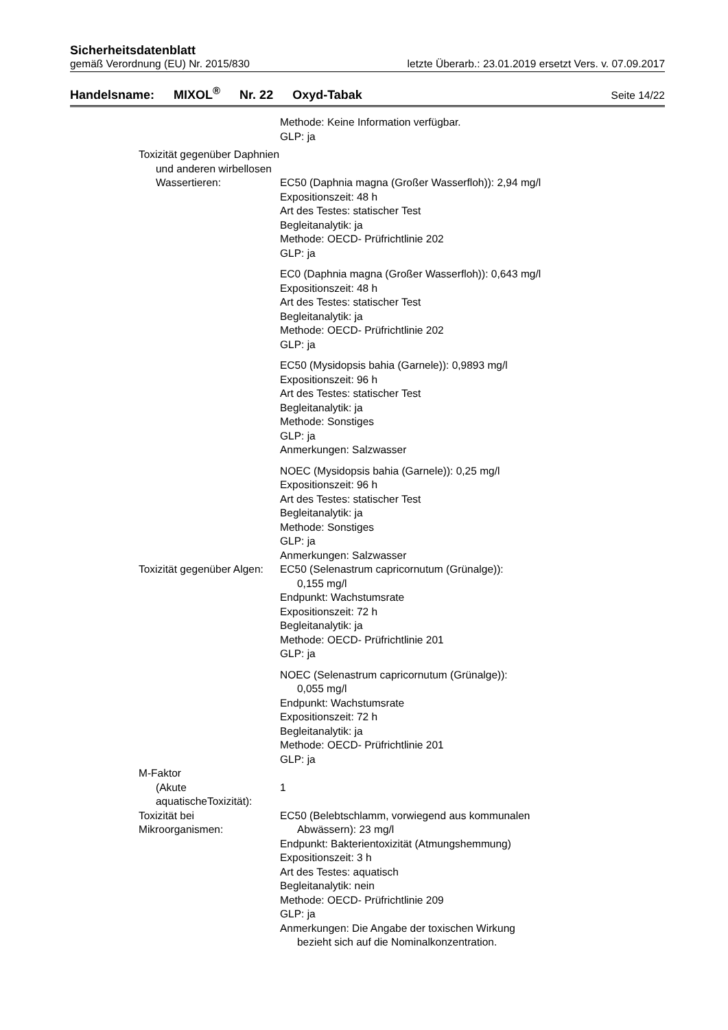Sicherheitsdatenblatt
gemäß Verordnung (EU) Nr. 2015/830 letzte Überarb.: 23.01.2019 ersetzt Vers. v. 07.09.2017
Handelsname: MIXOL<sup>®</sup> Nr. 22 Oxyd-Tabak Seite 14/22
Methode: Keine Information verfügbar.
GLP: ja
Toxizität gegenüber Daphnien
und anderen wirbellosen
Wassertieren:
EC50 (Daphnia magna (Großer Wasserfloh)): 2,94 mg/l
Expositionszeit: 48 h
Art des Testes: statischer Test
Begleitanalytik: ja
Methode: OECD- Prüfrichtlinie 202
GLP: ja
EC0 (Daphnia magna (Großer Wasserfloh)): 0,643 mg/l
Expositionszeit: 48 h
Art des Testes: statischer Test
Begleitanalytik: ja
Methode: OECD- Prüfrichtlinie 202
GLP: ja
EC50 (Mysidopsis bahia (Garnele)): 0,9893 mg/l
Expositionszeit: 96 h
Art des Testes: statischer Test
Begleitanalytik: ja
Methode: Sonstiges
GLP: ja
Anmerkungen: Salzwasser
NOEC (Mysidopsis bahia (Garnele)): 0,25 mg/l
Expositionszeit: 96 h
Art des Testes: statischer Test
Begleitanalytik: ja
Methode: Sonstiges
GLP: ja
Anmerkungen: Salzwasser
Toxizität gegenüber Algen: EC50 (Selenastrum capricornutum (Grünalge)):
0,155 mg/l
Endpunkt: Wachstumsrate
Expositionszeit: 72 h
Begleitanalytik: ja
Methode: OECD- Prüfrichtlinie 201
GLP: ja
NOEC (Selenastrum capricornutum (Grünalge)):
0,055 mg/l
Endpunkt: Wachstumsrate
Expositionszeit: 72 h
Begleitanalytik: ja
Methode: OECD- Prüfrichtlinie 201
GLP: ja
M-Faktor
(Akute aquatischeToxizität):
1
Toxizität bei Mikroorganismen: EC50 (Belebtschlamm, vorwiegend aus kommunalen
Abwässern): 23 mg/l
Endpunkt: Bakterientoxizität (Atmungshemmung)
Expositionszeit: 3 h
Art des Testes: aquatisch
Begleitanalytik: nein
Methode: OECD- Prüfrichtlinie 209
GLP: ja
Anmerkungen: Die Angabe der toxischen Wirkung
bezieht sich auf die Nominalkonzentration.